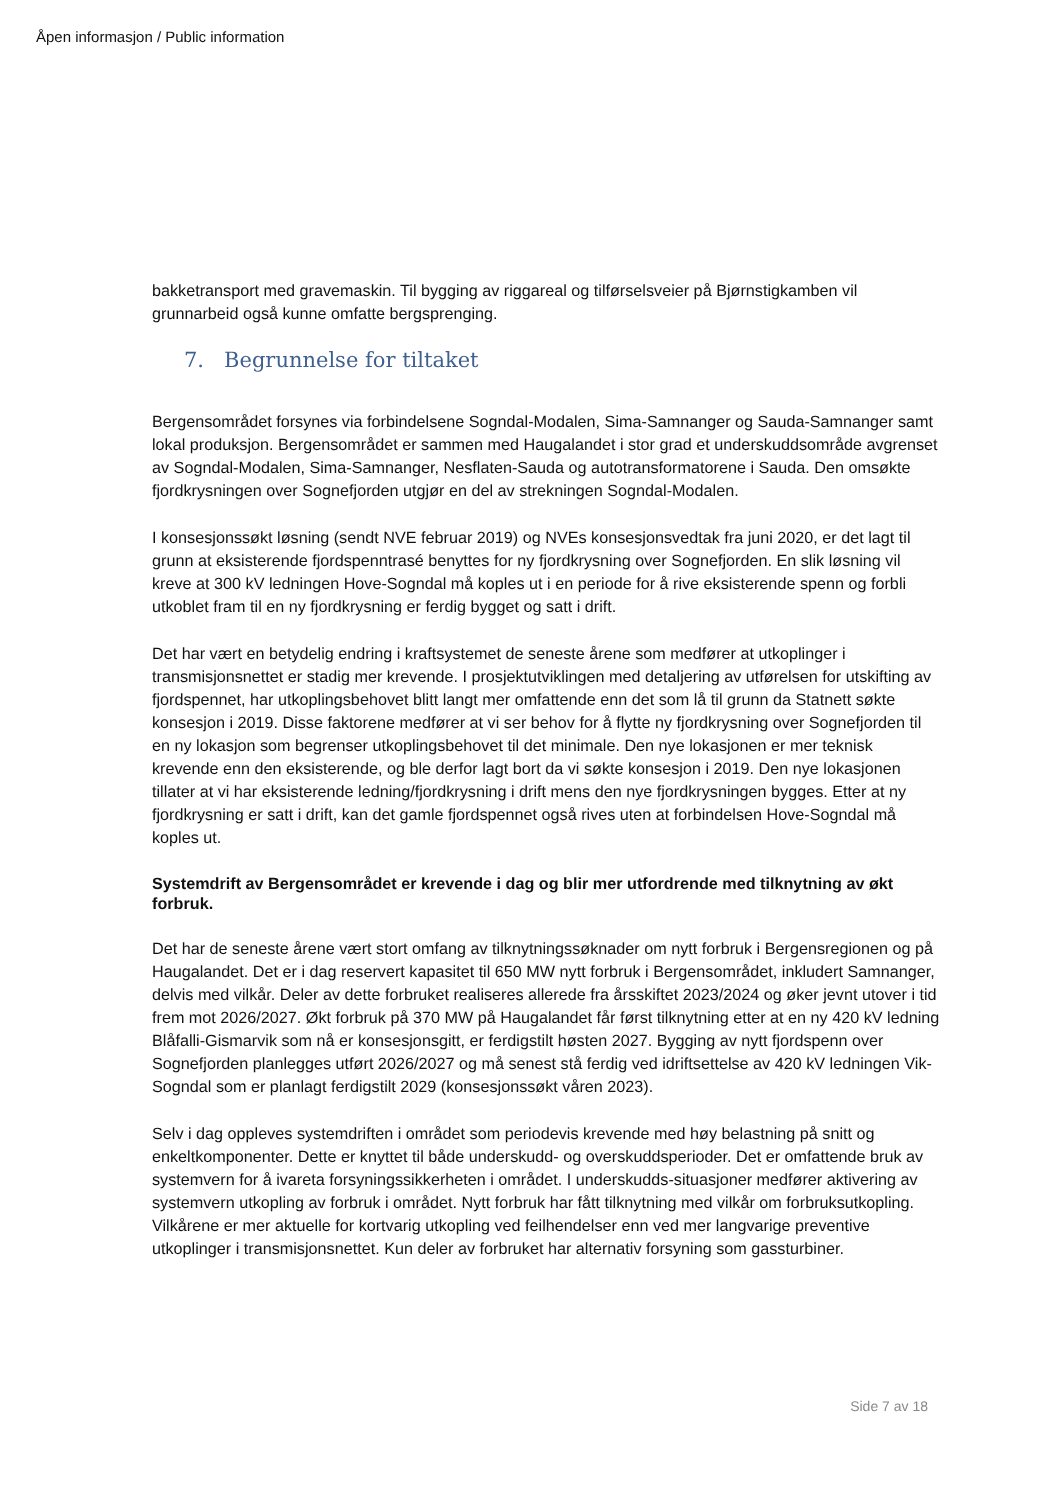Åpen informasjon / Public information
bakketransport med gravemaskin. Til bygging av riggareal og tilførselsveier på Bjørnstigkamben vil grunnarbeid også kunne omfatte bergsprenging.
7. Begrunnelse for tiltaket
Bergensområdet forsynes via forbindelsene Sogndal-Modalen, Sima-Samnanger og Sauda-Samnanger samt lokal produksjon. Bergensområdet er sammen med Haugalandet i stor grad et underskuddsområde avgrenset av Sogndal-Modalen, Sima-Samnanger, Nesflaten-Sauda og autotransformatorene i Sauda. Den omsøkte fjordkrysningen over Sognefjorden utgjør en del av strekningen Sogndal-Modalen.
I konsesjonssøkt løsning (sendt NVE februar 2019) og NVEs konsesjonsvedtak fra juni 2020, er det lagt til grunn at eksisterende fjordspenntrasé benyttes for ny fjordkrysning over Sognefjorden. En slik løsning vil kreve at 300 kV ledningen Hove-Sogndal må koples ut i en periode for å rive eksisterende spenn og forbli utkoblet fram til en ny fjordkrysning er ferdig bygget og satt i drift.
Det har vært en betydelig endring i kraftsystemet de seneste årene som medfører at utkoplinger i transmisjonsnettet er stadig mer krevende. I prosjektutviklingen med detaljering av utførelsen for utskifting av fjordspennet, har utkoplingsbehovet blitt langt mer omfattende enn det som lå til grunn da Statnett søkte konsesjon i 2019. Disse faktorene medfører at vi ser behov for å flytte ny fjordkrysning over Sognefjorden til en ny lokasjon som begrenser utkoplingsbehovet til det minimale. Den nye lokasjonen er mer teknisk krevende enn den eksisterende, og ble derfor lagt bort da vi søkte konsesjon i 2019. Den nye lokasjonen tillater at vi har eksisterende ledning/fjordkrysning i drift mens den nye fjordkrysningen bygges. Etter at ny fjordkrysning er satt i drift, kan det gamle fjordspennet også rives uten at forbindelsen Hove-Sogndal må koples ut.
Systemdrift av Bergensområdet er krevende i dag og blir mer utfordrende med tilknytning av økt forbruk.
Det har de seneste årene vært stort omfang av tilknytningssøknader om nytt forbruk i Bergensregionen og på Haugalandet. Det er i dag reservert kapasitet til 650 MW nytt forbruk i Bergensområdet, inkludert Samnanger, delvis med vilkår. Deler av dette forbruket realiseres allerede fra årsskiftet 2023/2024 og øker jevnt utover i tid frem mot 2026/2027. Økt forbruk på 370 MW på Haugalandet får først tilknytning etter at en ny 420 kV ledning Blåfalli-Gismarvik som nå er konsesjonsgitt, er ferdigstilt høsten 2027. Bygging av nytt fjordspenn over Sognefjorden planlegges utført 2026/2027 og må senest stå ferdig ved idriftsettelse av 420 kV ledningen Vik-Sogndal som er planlagt ferdigstilt 2029 (konsesjonssøkt våren 2023).
Selv i dag oppleves systemdriften i området som periodevis krevende med høy belastning på snitt og enkeltkomponenter. Dette er knyttet til både underskudd- og overskuddsperioder. Det er omfattende bruk av systemvern for å ivareta forsyningssikkerheten i området. I underskudds-situasjoner medfører aktivering av systemvern utkopling av forbruk i området. Nytt forbruk har fått tilknytning med vilkår om forbruksutkopling. Vilkårene er mer aktuelle for kortvarig utkopling ved feilhendelser enn ved mer langvarige preventive utkoplinger i transmisjonsnettet. Kun deler av forbruket har alternativ forsyning som gassturbiner.
Side 7 av 18